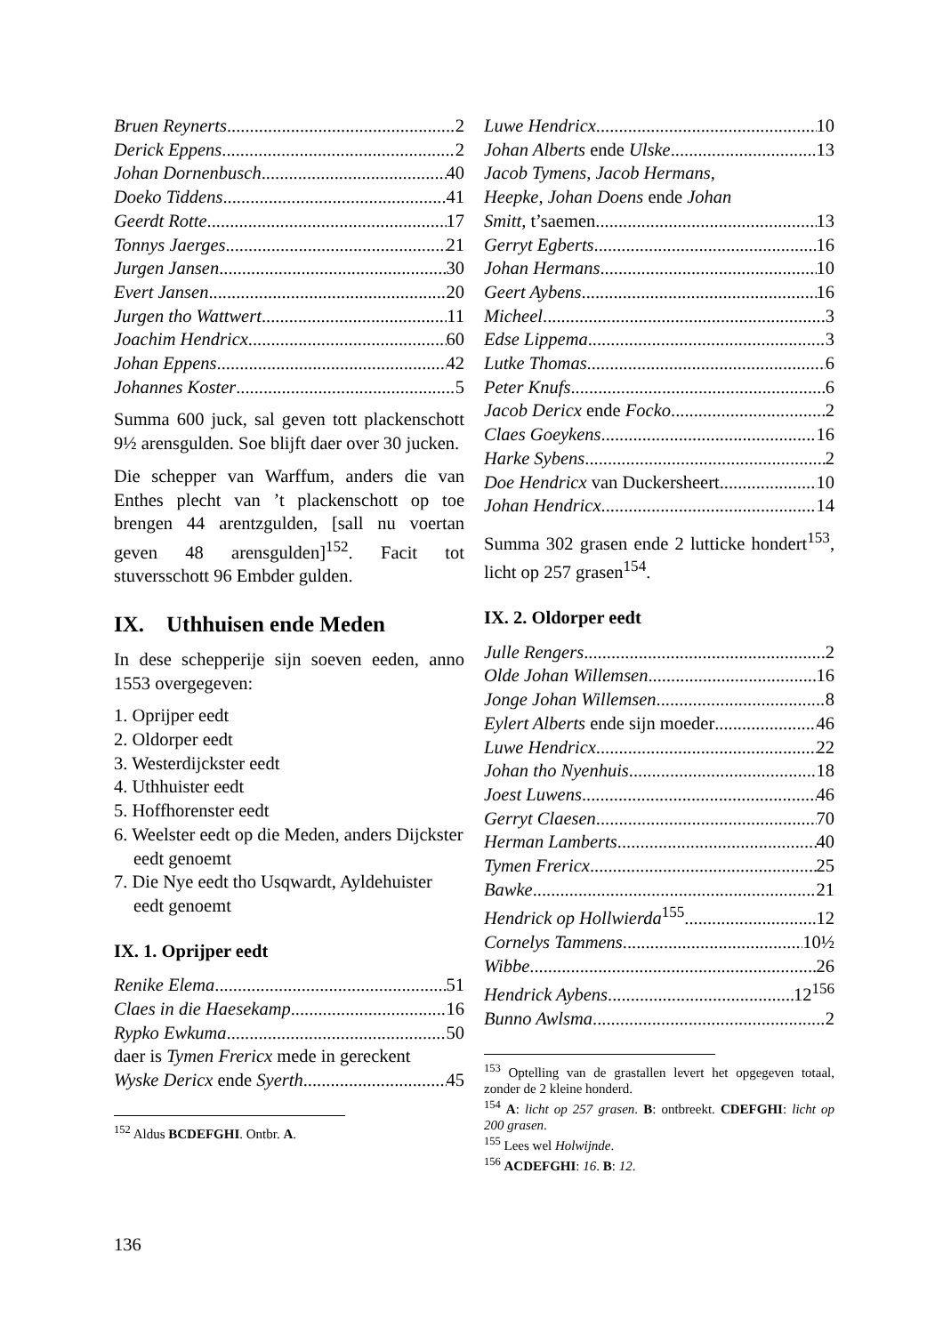Bruen Reynerts 2
Derick Eppens 2
Johan Dornenbusch 40
Doeko Tiddens 41
Geerdt Rotte 17
Tonnys Jaerges 21
Jurgen Jansen 30
Evert Jansen 20
Jurgen tho Wattwert 11
Joachim Hendricx 60
Johan Eppens 42
Johannes Koster 5
Summa 600 juck, sal geven tott placken­schott 9½ arensgulden. Soe blijft daer over 30 jucken.
Die schepper van Warffum, anders die van Enthes plecht van ’t plackenschott op toe brengen 44 arentzgulden, [sall nu voertan geven 48 arensgulden]<sup>152</sup>. Facit tot stuversschott 96 Embder gulden.
IX. Uthhuisen ende Meden
In dese schepperije sijn soeven eeden, anno 1553 overgegeven:
1. Oprijper eedt
2. Oldorper eedt
3. Westerdijckster eedt
4. Uthhuister eedt
5. Hoffhorenster eedt
6. Weelster eedt op die Meden, anders Dijckster eedt genoemt
7. Die Nye eedt tho Usqwardt, Ayldehui­ster eedt genoemt
IX. 1. Oprijper eedt
Renike Elema 51
Claes in die Haesekamp 16
Rypko Ewkuma 50
daer is Tymen Frericx mede in gereckent
Wyske Dericx ende Syerth 45
<sup>152</sup> Aldus BCDEFGHI. Ontbr. A.
Luwe Hendricx 10
Johan Alberts ende Ulske 13
Jacob Tymens, Jacob Hermans,
Heepke, Johan Doens ende Johan
Smitt, t’saemen 13
Gerryt Egberts 16
Johan Hermans 10
Geert Aybens 16
Micheel 3
Edse Lippema 3
Lutke Thomas 6
Peter Knufs 6
Jacob Dericx ende Focko 2
Claes Goeykens 16
Harke Sybens 2
Doe Hendricx van Duckersheert 10
Johan Hendricx 14
Summa 302 grasen ende 2 lutticke hondert<sup>153</sup>, licht op 257 grasen<sup>154</sup>.
IX. 2. Oldorper eedt
Julle Rengers 2
Olde Johan Willemsen 16
Jonge Johan Willemsen 8
Eylert Alberts ende sijn moeder 46
Luwe Hendricx 22
Johan tho Nyenhuis 18
Joest Luwens 46
Gerryt Claesen 70
Herman Lamberts 40
Tymen Frericx 25
Bawke 21
Hendrick op Hollwierda<sup>155</sup> 12
Cornelys Tammens 10½
Wibbe 26
Hendrick Aybens 12<sup>156</sup>
Bunno Awlsma 2
<sup>153</sup> Optelling van de grastallen levert het opgegeven totaal, zonder de 2 kleine honderd.
<sup>154</sup> A: licht op 257 grasen. B: ontbreekt. CDEFGHI: licht op 200 grasen.
<sup>155</sup> Lees wel Holwijnde.
<sup>156</sup> ACDEFGHI: 16. B: 12.
136